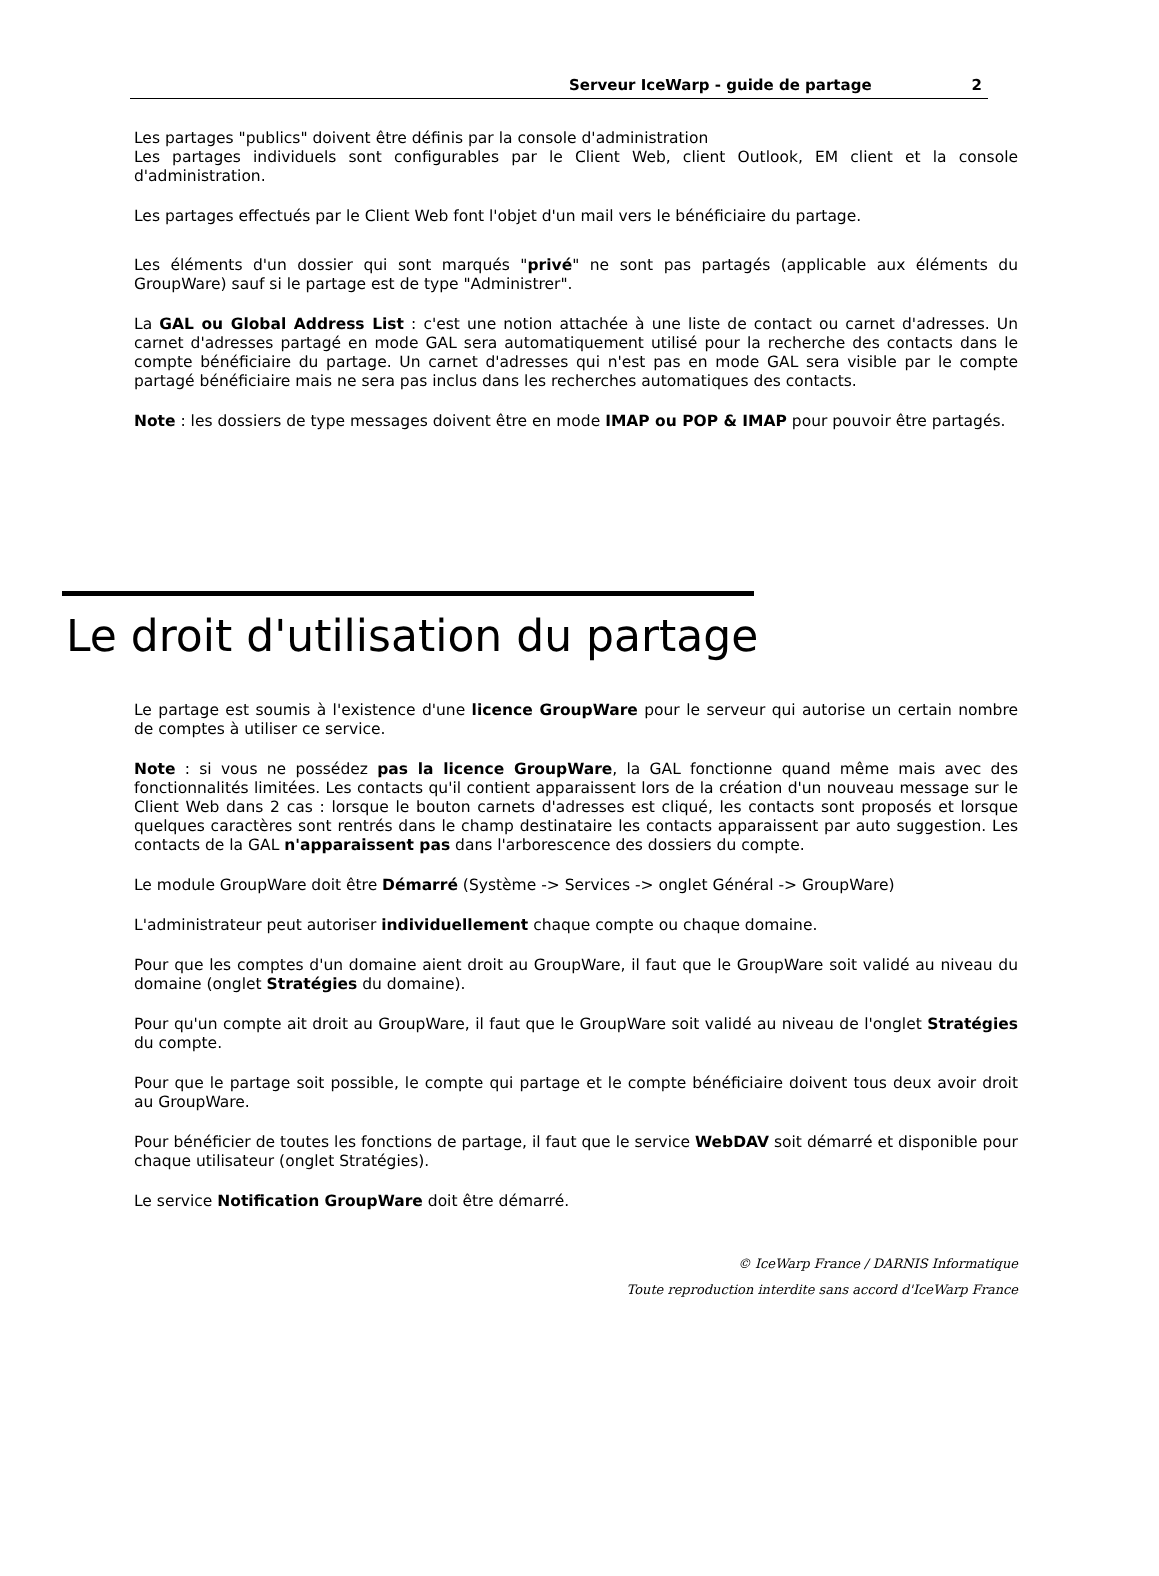Serveur IceWarp - guide de partage 2
Les partages "publics" doivent être définis par la console d'administration
Les partages individuels sont configurables par le Client Web, client Outlook, EM client et la console d'administration.
Les partages effectués par le Client Web font l'objet d'un mail vers le bénéficiaire du partage.
Les éléments d'un dossier qui sont marqués "privé" ne sont pas partagés (applicable aux éléments du GroupWare) sauf si le partage est de type "Administrer".
La GAL ou Global Address List : c'est une notion attachée à une liste de contact ou carnet d'adresses. Un carnet d'adresses partagé en mode GAL sera automatiquement utilisé pour la recherche des contacts dans le compte bénéficiaire du partage. Un carnet d'adresses qui n'est pas en mode GAL sera visible par le compte partagé bénéficiaire mais ne sera pas inclus dans les recherches automatiques des contacts.
Note : les dossiers de type messages doivent être en mode IMAP ou POP & IMAP pour pouvoir être partagés.
Le droit d'utilisation du partage
Le partage est soumis à l'existence d'une licence GroupWare pour le serveur qui autorise un certain nombre de comptes à utiliser ce service.
Note : si vous ne possédez pas la licence GroupWare, la GAL fonctionne quand même mais avec des fonctionnalités limitées. Les contacts qu'il contient apparaissent lors de la création d'un nouveau message sur le Client Web dans 2 cas : lorsque le bouton carnets d'adresses est cliqué, les contacts sont proposés et lorsque quelques caractères sont rentrés dans le champ destinataire les contacts apparaissent par auto suggestion. Les contacts de la GAL n'apparaissent pas dans l'arborescence des dossiers du compte.
Le module GroupWare doit être Démarré (Système -> Services -> onglet Général -> GroupWare)
L'administrateur peut autoriser individuellement chaque compte ou chaque domaine.
Pour que les comptes d'un domaine aient droit au GroupWare, il faut que le GroupWare soit validé au niveau du domaine (onglet Stratégies du domaine).
Pour qu'un compte ait droit au GroupWare, il faut que le GroupWare soit validé au niveau de l'onglet Stratégies du compte.
Pour que le partage soit possible, le compte qui partage et le compte bénéficiaire doivent tous deux avoir droit au GroupWare.
Pour bénéficier de toutes les fonctions de partage, il faut que le service WebDAV soit démarré et disponible pour chaque utilisateur (onglet Stratégies).
Le service Notification GroupWare doit être démarré.
© IceWarp France / DARNIS Informatique
Toute reproduction interdite sans accord d'IceWarp France